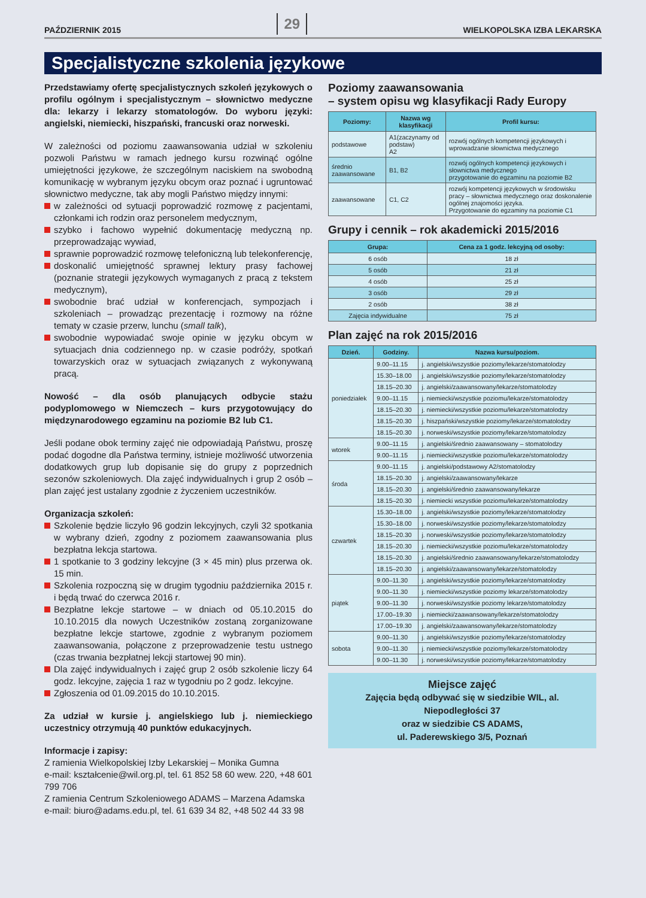PAŹDZIERNIK 2015 29 WIELKOPOLSKA IZBA LEKARSKA
Specjalistyczne szkolenia językowe
Przedstawiamy ofertę specjalistycznych szkoleń językowych o profilu ogólnym i specjalistycznym – słownictwo medyczne dla: lekarzy i lekarzy stomatologów. Do wyboru języki: angielski, niemiecki, hiszpański, francuski oraz norweski.
W zależności od poziomu zaawansowania udział w szkoleniu pozwoli Państwu w ramach jednego kursu rozwinąć ogólne umiejętności językowe, że szczególnym naciskiem na swobodną komunikację w wybranym języku obcym oraz poznać i ugruntować słownictwo medyczne, tak aby mogli Państwo między innymi:
w zależności od sytuacji poprowadzić rozmowę z pacjentami, członkami ich rodzin oraz personelem medycznym,
szybko i fachowo wypełnić dokumentację medyczną np. przeprowadzając wywiad,
sprawnie poprowadzić rozmowę telefoniczną lub telekonferencję,
doskonalić umiejętność sprawnej lektury prasy fachowej (poznanie strategii językowych wymaganych z pracą z tekstem medycznym),
swobodnie brać udział w konferencjach, sympozjach i szkoleniach – prowadząc prezentację i rozmowy na różne tematy w czasie przerw, lunchu (small talk),
swobodnie wypowiadać swoje opinie w języku obcym w sytuacjach dnia codziennego np. w czasie podróży, spotkań towarzyskich oraz w sytuacjach związanych z wykonywaną pracą.
Nowość – dla osób planujących odbycie stażu podyplomowego w Niemczech – kurs przygotowujący do międzynarodowego egzaminu na poziomie B2 lub C1.
Jeśli podane obok terminy zajęć nie odpowiadają Państwu, proszę podać dogodne dla Państwa terminy, istnieje możliwość utworzenia dodatkowych grup lub dopisanie się do grupy z poprzednich sezonów szkoleniowych. Dla zajęć indywidualnych i grup 2 osób – plan zajęć jest ustalany zgodnie z życzeniem uczestników.
Organizacja szkoleń:
Szkolenie będzie liczyło 96 godzin lekcyjnych, czyli 32 spotkania w wybrany dzień, zgodny z poziomem zaawansowania plus bezpłatna lekcja startowa.
1 spotkanie to 3 godziny lekcyjne (3 × 45 min) plus przerwa ok. 15 min.
Szkolenia rozpoczną się w drugim tygodniu października 2015 r. i będą trwać do czerwca 2016 r.
Bezpłatne lekcje startowe – w dniach od 05.10.2015 do 10.10.2015 dla nowych Uczestników zostaną zorganizowane bezpłatne lekcje startowe, zgodnie z wybranym poziomem zaawansowania, połączone z przeprowadzenie testu ustnego (czas trwania bezpłatnej lekcji startowej 90 min).
Dla zajęć indywidualnych i zajęć grup 2 osób szkolenie liczy 64 godz. lekcyjne, zajęcia 1 raz w tygodniu po 2 godz. lekcyjne.
Zgłoszenia od 01.09.2015 do 10.10.2015.
Za udział w kursie j. angielskiego lub j. niemieckiego uczestnicy otrzymują 40 punktów edukacyjnych.
Informacje i zapisy:
Z ramienia Wielkopolskiej Izby Lekarskiej – Monika Gumna
e-mail: kształcenie@wil.org.pl, tel. 61 852 58 60 wew. 220, +48 601 799 706
Z ramienia Centrum Szkoleniowego ADAMS – Marzena Adamska
e-mail: biuro@adams.edu.pl, tel. 61 639 34 82, +48 502 44 33 98
Poziomy zaawansowania
– system opisu wg klasyfikacji Rady Europy
| Poziomy: | Nazwa wg klasyfikacji | Profil kursu: |
| --- | --- | --- |
| podstawowe | A1(zaczynamy od podstaw) A2 | rozwój ogólnych kompetencji językowych i wprowadzanie słownictwa medycznego |
| średnio zaawansowane | B1, B2 | rozwój ogólnych kompetencji językowych i słownictwa medycznego przygotowanie do egzaminu na poziomie B2 |
| zaawansowane | C1, C2 | rozwój kompetencji językowych w środowisku pracy – słownictwa medycznego oraz doskonalenie ogólnej znajomości języka. Przygotowanie do egzaminy na poziomie C1 |
Grupy i cennik – rok akademicki 2015/2016
| Grupa: | Cena za 1 godz. lekcyjną od osoby: |
| --- | --- |
| 6 osób | 18 zł |
| 5 osób | 21 zł |
| 4 osób | 25 zł |
| 3 osób | 29 zł |
| 2 osób | 38 zł |
| Zajęcia indywidualne | 75 zł |
Plan zajęć na rok 2015/2016
| Dzień. | Godziny. | Nazwa kursu/poziom. |
| --- | --- | --- |
| poniedziałek | 9.00–11.15 | j. angielski/wszystkie poziomy/lekarze/stomatolodzy |
| | 15.30–18.00 | j. angielski/wszystkie poziomy/lekarze/stomatolodzy |
| | 18.15–20.30 | j. angielski/zaawansowany/lekarze/stomatolodzy |
| | 9.00–11.15 | j. niemiecki/wszystkie poziomu/lekarze/stomatolodzy |
| | 18.15–20.30 | j. niemiecki/wszystkie poziomu/lekarze/stomatolodzy |
| | 18.15–20.30 | j. hiszpański/wszystkie poziomy/lekarze/stomatolodzy |
| | 18.15–20.30 | j. norweski/wszystkie poziomy/lekarze/stomatolodzy |
| wtorek | 9.00–11.15 | j. angielski/średnio zaawansowany – stomatolodzy |
| | 9.00–11.15 | j. niemiecki/wszystkie poziomu/lekarze/stomatolodzy |
| środa | 9.00–11.15 | j. angielski/podstawowy A2/stomatolodzy |
| | 18.15–20.30 | j. angielski/zaawansowany/lekarze |
| | 18.15–20.30 | j. angielski/średnio zaawansowany/lekarze |
| | 18.15–20.30 | j. niemiecki wszystkie poziomu/lekarze/stomatolodzy |
| czwartek | 15.30–18.00 | j. angielski/wszystkie poziomy/lekarze/stomatolodzy |
| | 15.30–18.00 | j. norweski/wszystkie poziomy/lekarze/stomatolodzy |
| | 18.15–20.30 | j. norweski/wszystkie poziomy/lekarze/stomatolodzy |
| | 18.15–20.30 | j. niemiecki/wszystkie poziomu/lekarze/stomatolodzy |
| | 18.15–20.30 | j. angielski/średnio zaawansowany/lekarze/stomatolodzy |
| | 18.15–20.30 | j. angielski/zaawansowany/lekarze/stomatolodzy |
| piątek | 9.00–11.30 | j. angielski/wszystkie poziomy/lekarze/stomatolodzy |
| | 9.00–11.30 | j. niemiecki/wszystkie poziomy lekarze/stomatolodzy |
| | 9.00–11.30 | j. norweski/wszystkie poziomy lekarze/stomatolodzy |
| | 17.00–19.30 | j. niemiecki/zaawansowany/lekarze/stomatolodzy |
| | 17.00–19.30 | j. angielski/zaawansowany/lekarze/stomatolodzy |
| sobota | 9.00–11.30 | j. angielski/wszystkie poziomy/lekarze/stomatolodzy |
| | 9.00–11.30 | j. niemiecki/wszystkie poziomy/lekarze/stomatolodzy |
| | 9.00–11.30 | j. norweski/wszystkie poziomy/lekarze/stomatolodzy |
Miejsce zajęć
Zajęcia będą odbywać się w siedzibie WIL, al. Niepodległości 37
oraz w siedzibie CS ADAMS,
ul. Paderewskiego 3/5, Poznań